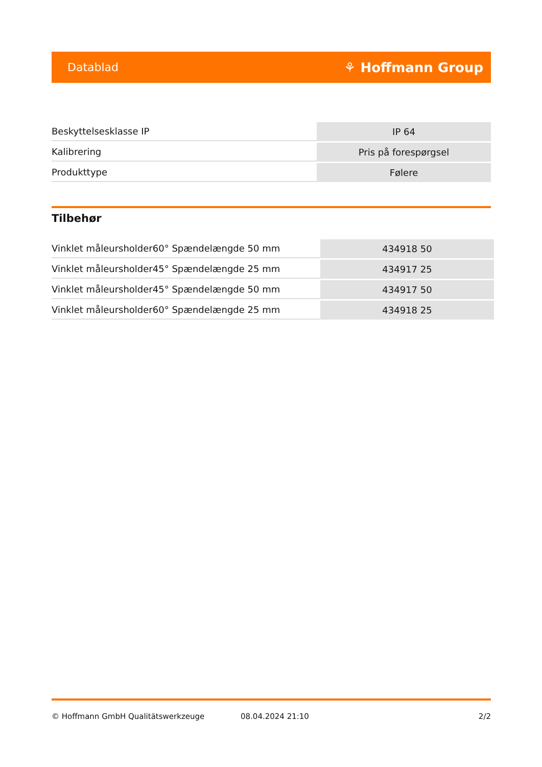Datablad ⚘ Hoffmann Group
| Beskyttelsesklasse IP | IP 64 |
| Kalibrering | Pris på forespørgsel |
| Produkttype | Følere |
Tilbehør
| Vinklet måleursholder60° Spændelængde 50 mm | 434918 50 |
| Vinklet måleursholder45° Spændelængde 25 mm | 434917 25 |
| Vinklet måleursholder45° Spændelængde 50 mm | 434917 50 |
| Vinklet måleursholder60° Spændelængde 25 mm | 434918 25 |
© Hoffmann GmbH Qualitätswerkzeuge 08.04.2024 21:10 2/2